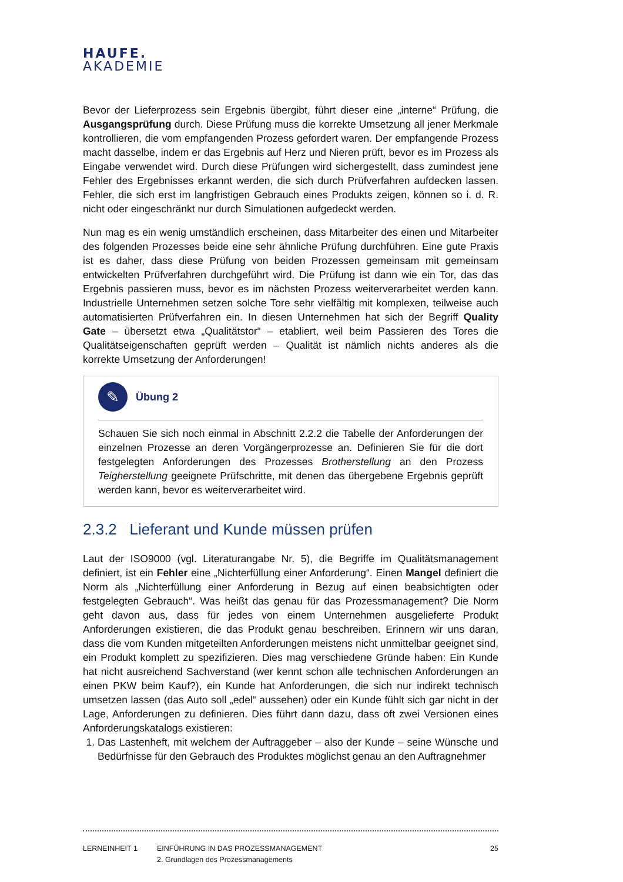HAUFE.
AKADEMIE
Bevor der Lieferprozess sein Ergebnis übergibt, führt dieser eine „interne“ Prüfung, die Ausgangsprüfung durch. Diese Prüfung muss die korrekte Umsetzung all jener Merkmale kontrollieren, die vom empfangenden Prozess gefordert waren. Der empfangende Prozess macht dasselbe, indem er das Ergebnis auf Herz und Nieren prüft, bevor es im Prozess als Eingabe verwendet wird. Durch diese Prüfungen wird sichergestellt, dass zumindest jene Fehler des Ergebnisses erkannt werden, die sich durch Prüfverfahren aufdecken lassen. Fehler, die sich erst im langfristigen Gebrauch eines Produkts zeigen, können so i. d. R. nicht oder eingeschränkt nur durch Simulationen aufgedeckt werden.
Nun mag es ein wenig umständlich erscheinen, dass Mitarbeiter des einen und Mitarbeiter des folgenden Prozesses beide eine sehr ähnliche Prüfung durchführen. Eine gute Praxis ist es daher, dass diese Prüfung von beiden Prozessen gemeinsam mit gemeinsam entwickelten Prüfverfahren durchgeführt wird. Die Prüfung ist dann wie ein Tor, das das Ergebnis passieren muss, bevor es im nächsten Prozess weiterverarbeitet werden kann. Industrielle Unternehmen setzen solche Tore sehr vielfältig mit komplexen, teilweise auch automatisierten Prüfverfahren ein. In diesen Unternehmen hat sich der Begriff Quality Gate – übersetzt etwa „Qualitätstor“ – etabliert, weil beim Passieren des Tores die Qualitätseigenschaften geprüft werden – Qualität ist nämlich nichts anderes als die korrekte Umsetzung der Anforderungen!
✎
Übung 2
Schauen Sie sich noch einmal in Abschnitt 2.2.2 die Tabelle der Anforderungen der einzelnen Prozesse an deren Vorgängerprozesse an. Definieren Sie für die dort festgelegten Anforderungen des Prozesses Brotherstellung an den Prozess Teigherstellung geeignete Prüfschritte, mit denen das übergebene Ergebnis geprüft werden kann, bevor es weiterverarbeitet wird.
2.3.2 Lieferant und Kunde müssen prüfen
Laut der ISO9000 (vgl. Literaturangabe Nr. 5), die Begriffe im Qualitätsmanagement definiert, ist ein Fehler eine „Nichterfüllung einer Anforderung“. Einen Mangel definiert die Norm als „Nichterfüllung einer Anforderung in Bezug auf einen beabsichtigten oder festgelegten Gebrauch“. Was heißt das genau für das Prozessmanagement? Die Norm geht davon aus, dass für jedes von einem Unternehmen ausgelieferte Produkt Anforderungen existieren, die das Produkt genau beschreiben. Erinnern wir uns daran, dass die vom Kunden mitgeteilten Anforderungen meistens nicht unmittelbar geeignet sind, ein Produkt komplett zu spezifizieren. Dies mag verschiedene Gründe haben: Ein Kunde hat nicht ausreichend Sachverstand (wer kennt schon alle technischen Anforderungen an einen PKW beim Kauf?), ein Kunde hat Anforderungen, die sich nur indirekt technisch umsetzen lassen (das Auto soll „edel“ aussehen) oder ein Kunde fühlt sich gar nicht in der Lage, Anforderungen zu definieren. Dies führt dann dazu, dass oft zwei Versionen eines Anforderungskatalogs existieren:
1. Das Lastenheft, mit welchem der Auftraggeber – also der Kunde – seine Wünsche und Bedürfnisse für den Gebrauch des Produktes möglichst genau an den Auftragnehmer
LERNEINHEIT 1 EINFÜHRUNG IN DAS PROZESSMANAGEMENT
2. Grundlagen des Prozessmanagements
25